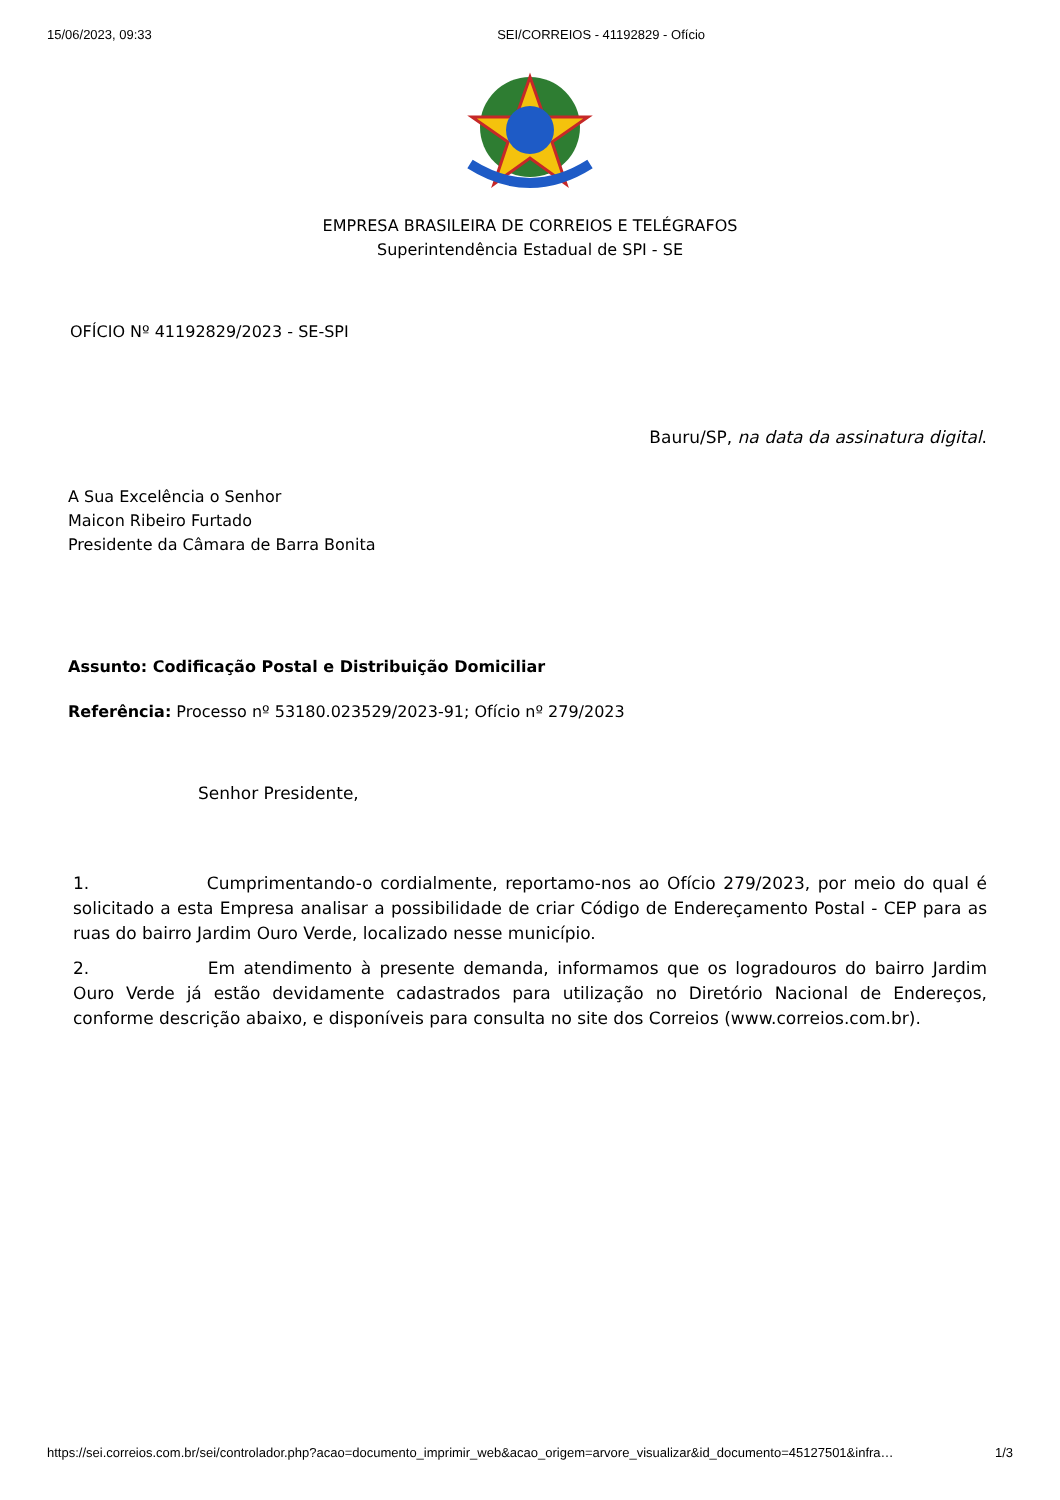15/06/2023, 09:33 SEI/CORREIOS - 41192829 - Ofício
EMPRESA BRASILEIRA DE CORREIOS E TELÉGRAFOS
Superintendência Estadual de SPI - SE
OFÍCIO Nº 41192829/2023 - SE-SPI
Bauru/SP, na data da assinatura digital.
A Sua Excelência o Senhor
Maicon Ribeiro Furtado
Presidente da Câmara de Barra Bonita
Assunto: Codificação Postal e Distribuição Domiciliar
Referência: Processo nº 53180.023529/2023-91; Ofício nº 279/2023
Senhor Presidente,
1. Cumprimentando-o cordialmente, reportamo-nos ao Ofício 279/2023, por meio do qual é solicitado a esta Empresa analisar a possibilidade de criar Código de Endereçamento Postal - CEP para as ruas do bairro Jardim Ouro Verde, localizado nesse município.
2. Em atendimento à presente demanda, informamos que os logradouros do bairro Jardim Ouro Verde já estão devidamente cadastrados para utilização no Diretório Nacional de Endereços, conforme descrição abaixo, e disponíveis para consulta no site dos Correios (www.correios.com.br).
https://sei.correios.com.br/sei/controlador.php?acao=documento_imprimir_web&acao_origem=arvore_visualizar&id_documento=45127501&infra… 1/3